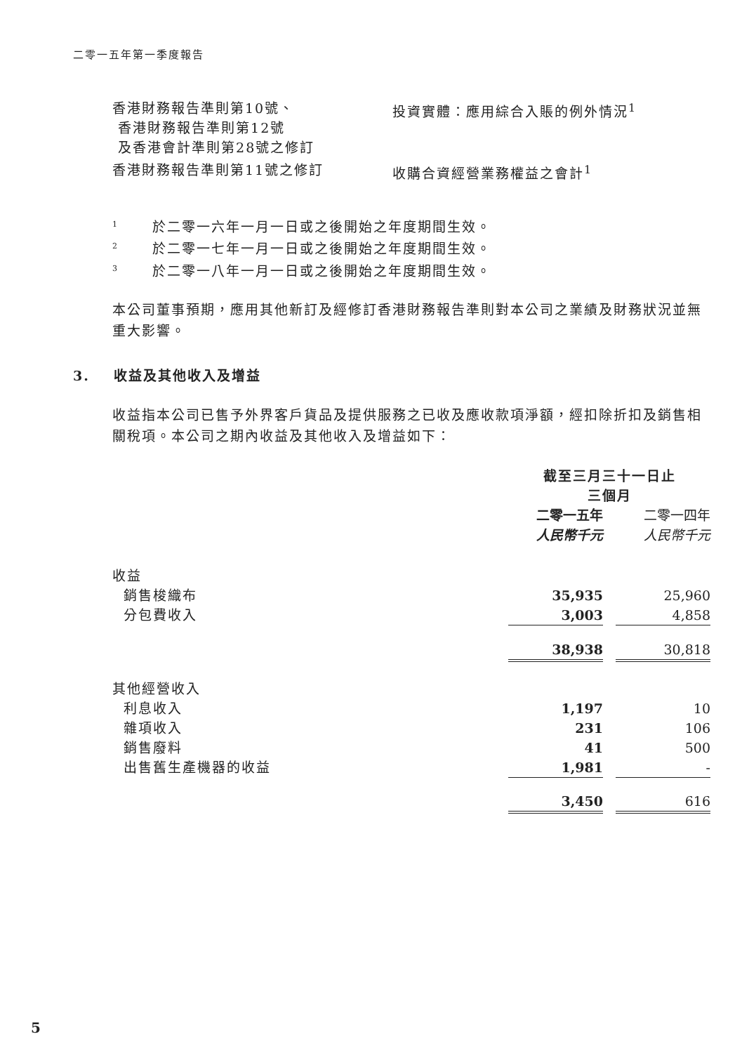二零一五年第一季度報告
| 香港財務報告準則第10號、 香港財務報告準則第12號 及香港會計準則第28號之修訂 | 投資實體：應用綜合入賬的例外情況<sup>1</sup> |
| 香港財務報告準則第11號之修訂 | 收購合資經營業務權益之會計<sup>1</sup> |
<sup>1</sup> 於二零一六年一月一日或之後開始之年度期間生效。
<sup>2</sup> 於二零一七年一月一日或之後開始之年度期間生效。
<sup>3</sup> 於二零一八年一月一日或之後開始之年度期間生效。
本公司董事預期，應用其他新訂及經修訂香港財務報告準則對本公司之業績及財務狀況並無重大影響。
3. 收益及其他收入及增益
收益指本公司已售予外界客戶貨品及提供服務之已收及應收款項淨額，經扣除折扣及銷售相關稅項。本公司之期內收益及其他收入及增益如下：
| | 截至三月三十一日止 三個月 | | |
| | 二零一五年 人民幣千元 | | 二零一四年 人民幣千元 |
| 收益 | | | |
| 銷售梭織布 | 35,935 | | 25,960 |
| 分包費收入 | 3,003 | | 4,858 |
| | 38,938 | | 30,818 |
| 其他經營收入 | | | |
| 利息收入 | 1,197 | | 10 |
| 雜項收入 | 231 | | 106 |
| 銷售廢料 | 41 | | 500 |
| 出售舊生產機器的收益 | 1,981 | | - |
| | 3,450 | | 616 |
5